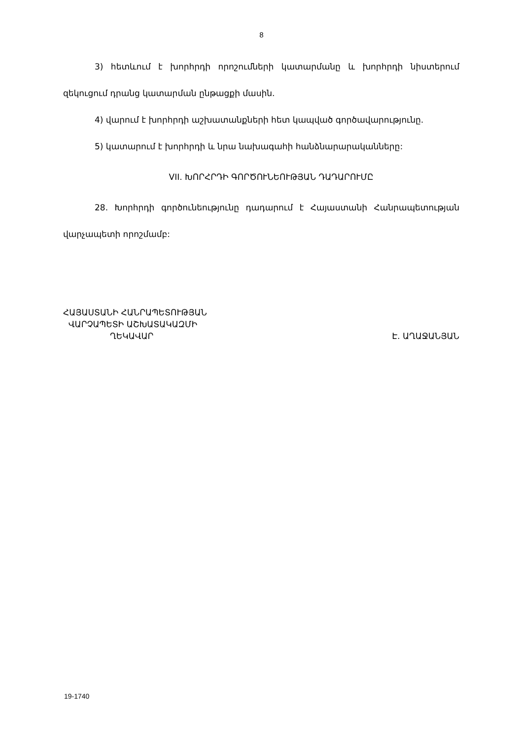8
3) հետևում է խորհրդի որոշումների կատարմանը և խորհրդի նիստերում զեկուցում դրանց կատարման ընթացքի մասին.
4) վարում է խորհրդի աշխատանքների հետ կապված գործավարությունը.
5) կատարում է խորհրդի և նրա նախագահի հանձնարարականները:
VII. ԽՈՐՀՐԴԻ ԳՈՐԾՈՒՆԵՈՒԹՅԱՆ ԴԱԴԱՐՈՒՄԸ
28. Խորհրդի գործունեությունը դադարում է Հայաստանի Հանրապետության վարչապետի որոշմամբ:
ՀԱՅԱՍՏԱՆԻ ՀԱՆՐԱՊԵՏՈՒԹՅԱՆ
ՎԱՐՉԱՊԵՏԻ ԱՇԽԱՏԱԿԱԶՄԻ
ՂԵԿԱՎԱՐ Է. ԱՂԱՋԱՆՅԱՆ
19-1740